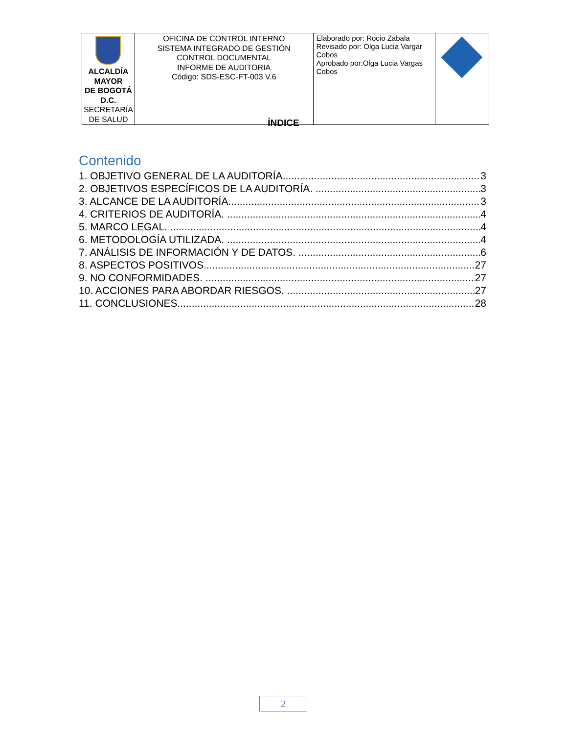| ALCALDÍA MAYOR DE BOGOTÁ D.C. SECRETARÍA DE SALUD | OFICINA DE CONTROL INTERNO SISTEMA INTEGRADO DE GESTIÓN CONTROL DOCUMENTAL INFORME DE AUDITORIA Código: SDS-ESC-FT-003 V.6 | Elaborado por: Rocio Zabala Revisado por: Olga Lucia Vargar Cobos Aprobado por:Olga Lucia Vargas Cobos | |
ÍNDICE
Contenido
1. OBJETIVO GENERAL DE LA AUDITORÍA. 3
2. OBJETIVOS ESPECÍFICOS DE LA AUDITORÍA. 3
3. ALCANCE DE LA AUDITORÍA. 3
4. CRITERIOS DE AUDITORÍA. 4
5. MARCO LEGAL. 4
6. METODOLOGÍA UTILIZADA. 4
7. ANÁLISIS DE INFORMACIÓN Y DE DATOS. 6
8. ASPECTOS POSITIVOS. 27
9. NO CONFORMIDADES. 27
10. ACCIONES PARA ABORDAR RIESGOS. 27
11. CONCLUSIONES. 28
2